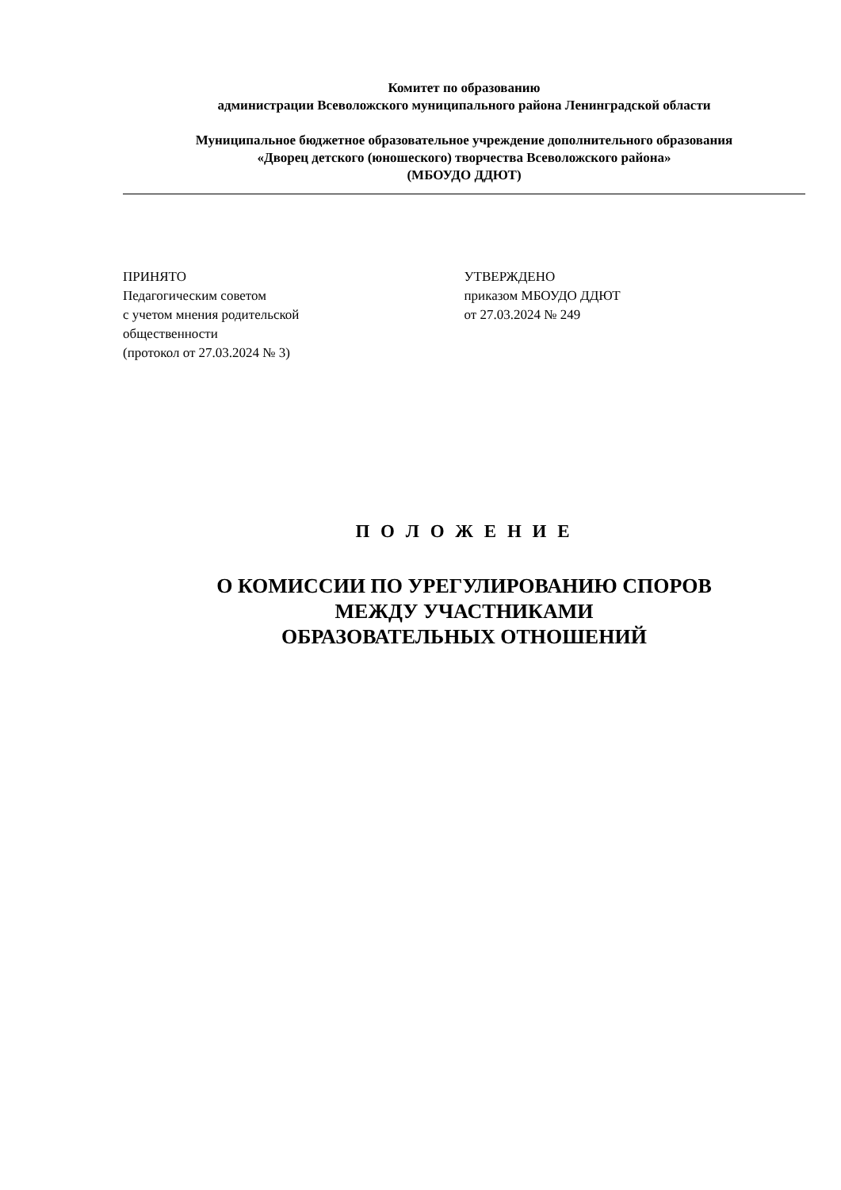Комитет по образованию
администрации Всеволожского муниципального района Ленинградской области
Муниципальное бюджетное образовательное учреждение дополнительного образования
«Дворец детского (юношеского) творчества Всеволожского района»
(МБОУДО ДДЮТ)
ПРИНЯТО
Педагогическим советом
с учетом мнения родительской
общественности
(протокол от 27.03.2024 № 3)
УТВЕРЖДЕНО
приказом МБОУДО ДДЮТ
от 27.03.2024 № 249
П О Л О Ж Е Н И Е
О КОМИССИИ ПО УРЕГУЛИРОВАНИЮ СПОРОВ
МЕЖДУ УЧАСТНИКАМИ
ОБРАЗОВАТЕЛЬНЫХ ОТНОШЕНИЙ